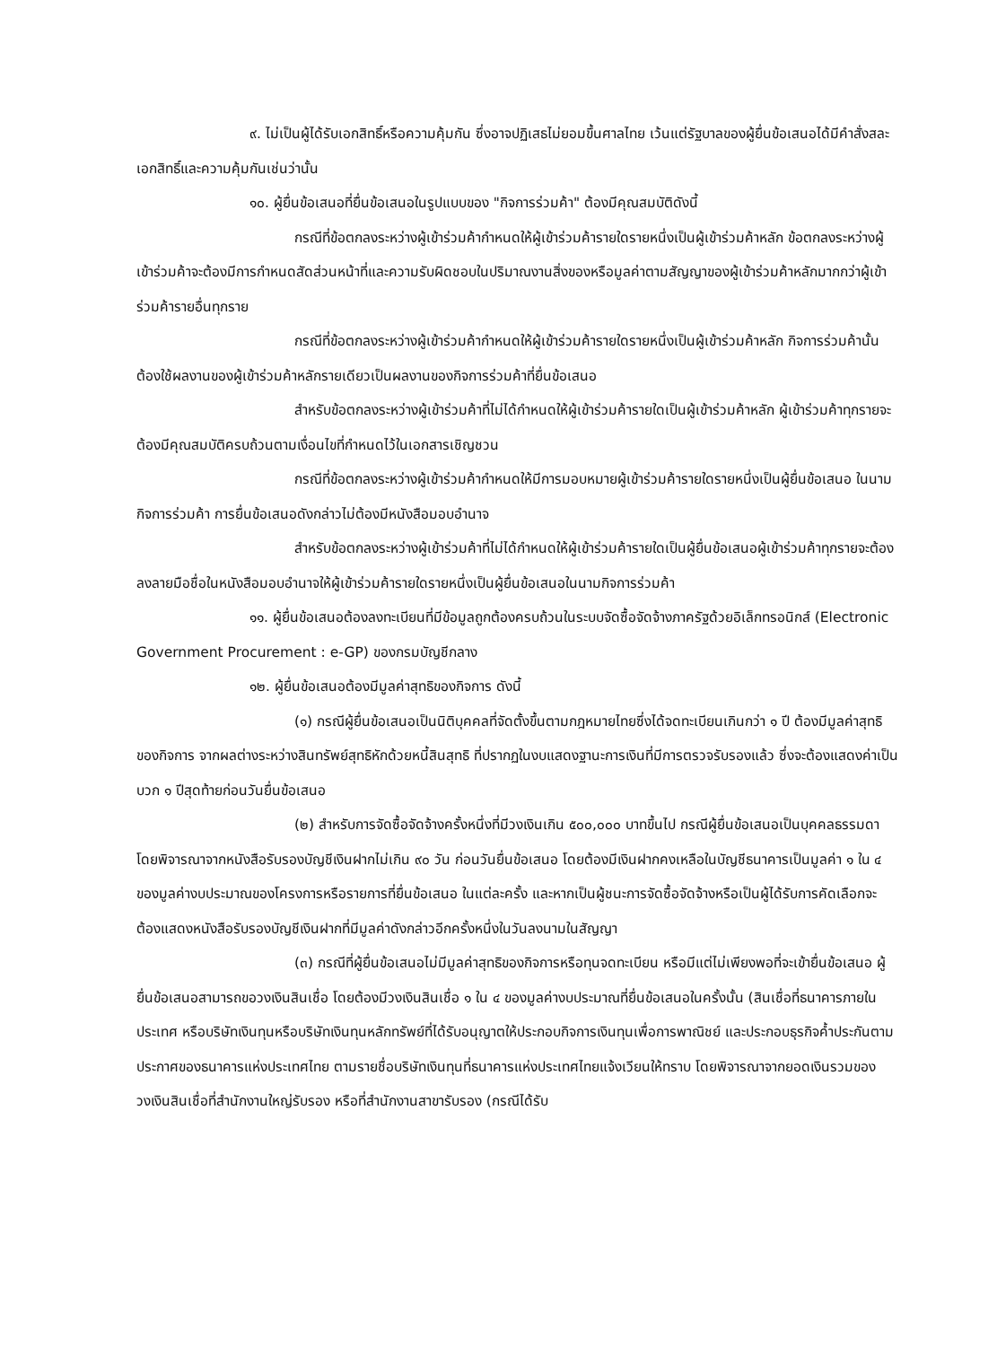๙. ไม่เป็นผู้ได้รับเอกสิทธิ์หรือความคุ้มกัน ซึ่งอาจปฏิเสธไม่ยอมขึ้นศาลไทย เว้นแต่รัฐบาลของผู้ยื่นข้อเสนอได้มีคำสั่งสละเอกสิทธิ์และความคุ้มกันเช่นว่านั้น
๑๐. ผู้ยื่นข้อเสนอที่ยื่นข้อเสนอในรูปแบบของ "กิจการร่วมค้า" ต้องมีคุณสมบัติดังนี้
กรณีที่ข้อตกลงระหว่างผู้เข้าร่วมค้ากำหนดให้ผู้เข้าร่วมค้ารายใดรายหนึ่งเป็นผู้เข้าร่วมค้าหลัก ข้อตกลงระหว่างผู้เข้าร่วมค้าจะต้องมีการกำหนดสัดส่วนหน้าที่และความรับผิดชอบในปริมาณงานสิ่งของหรือมูลค่าตามสัญญาของผู้เข้าร่วมค้าหลักมากกว่าผู้เข้าร่วมค้ารายอื่นทุกราย
กรณีที่ข้อตกลงระหว่างผู้เข้าร่วมค้ากำหนดให้ผู้เข้าร่วมค้ารายใดรายหนึ่งเป็นผู้เข้าร่วมค้าหลัก กิจการร่วมค้านั้นต้องใช้ผลงานของผู้เข้าร่วมค้าหลักรายเดียวเป็นผลงานของกิจการร่วมค้าที่ยื่นข้อเสนอ
สำหรับข้อตกลงระหว่างผู้เข้าร่วมค้าที่ไม่ได้กำหนดให้ผู้เข้าร่วมค้ารายใดเป็นผู้เข้าร่วมค้าหลัก ผู้เข้าร่วมค้าทุกรายจะต้องมีคุณสมบัติครบถ้วนตามเงื่อนไขที่กำหนดไว้ในเอกสารเชิญชวน
กรณีที่ข้อตกลงระหว่างผู้เข้าร่วมค้ากำหนดให้มีการมอบหมายผู้เข้าร่วมค้ารายใดรายหนึ่งเป็นผู้ยื่นข้อเสนอ ในนามกิจการร่วมค้า การยื่นข้อเสนอดังกล่าวไม่ต้องมีหนังสือมอบอำนาจ
สำหรับข้อตกลงระหว่างผู้เข้าร่วมค้าที่ไม่ได้กำหนดให้ผู้เข้าร่วมค้ารายใดเป็นผู้ยื่นข้อเสนอผู้เข้าร่วมค้าทุกรายจะต้องลงลายมือชื่อในหนังสือมอบอำนาจให้ผู้เข้าร่วมค้ารายใดรายหนึ่งเป็นผู้ยื่นข้อเสนอในนามกิจการร่วมค้า
๑๑. ผู้ยื่นข้อเสนอต้องลงทะเบียนที่มีข้อมูลถูกต้องครบถ้วนในระบบจัดซื้อจัดจ้างภาครัฐด้วยอิเล็กทรอนิกส์ (Electronic Government Procurement : e-GP) ของกรมบัญชีกลาง
๑๒. ผู้ยื่นข้อเสนอต้องมีมูลค่าสุทธิของกิจการ ดังนี้
(๑) กรณีผู้ยื่นข้อเสนอเป็นนิติบุคคลที่จัดตั้งขึ้นตามกฎหมายไทยซึ่งได้จดทะเบียนเกินกว่า ๑ ปี ต้องมีมูลค่าสุทธิของกิจการ จากผลต่างระหว่างสินทรัพย์สุทธิหักด้วยหนี้สินสุทธิ ที่ปรากฏในงบแสดงฐานะการเงินที่มีการตรวจรับรองแล้ว ซึ่งจะต้องแสดงค่าเป็นบวก ๑ ปีสุดท้ายก่อนวันยื่นข้อเสนอ
(๒) สำหรับการจัดซื้อจัดจ้างครั้งหนึ่งที่มีวงเงินเกิน ๕๐๐,๐๐๐ บาทขึ้นไป กรณีผู้ยื่นข้อเสนอเป็นบุคคลธรรมดา โดยพิจารณาจากหนังสือรับรองบัญชีเงินฝากไม่เกิน ๙๐ วัน ก่อนวันยื่นข้อเสนอ โดยต้องมีเงินฝากคงเหลือในบัญชีธนาคารเป็นมูลค่า ๑ ใน ๔ ของมูลค่างบประมาณของโครงการหรือรายการที่ยื่นข้อเสนอ ในแต่ละครั้ง และหากเป็นผู้ชนะการจัดซื้อจัดจ้างหรือเป็นผู้ได้รับการคัดเลือกจะต้องแสดงหนังสือรับรองบัญชีเงินฝากที่มีมูลค่าดังกล่าวอีกครั้งหนึ่งในวันลงนามในสัญญา
(๓) กรณีที่ผู้ยื่นข้อเสนอไม่มีมูลค่าสุทธิของกิจการหรือทุนจดทะเบียน หรือมีแต่ไม่เพียงพอที่จะเข้ายื่นข้อเสนอ ผู้ยื่นข้อเสนอสามารถขอวงเงินสินเชื่อ โดยต้องมีวงเงินสินเชื่อ ๑ ใน ๔ ของมูลค่างบประมาณที่ยื่นข้อเสนอในครั้งนั้น (สินเชื่อที่ธนาคารภายในประเทศ หรือบริษัทเงินทุนหรือบริษัทเงินทุนหลักทรัพย์ที่ได้รับอนุญาตให้ประกอบกิจการเงินทุนเพื่อการพาณิชย์ และประกอบธุรกิจค้ำประกันตามประกาศของธนาคารแห่งประเทศไทย ตามรายชื่อบริษัทเงินทุนที่ธนาคารแห่งประเทศไทยแจ้งเวียนให้ทราบ โดยพิจารณาจากยอดเงินรวมของวงเงินสินเชื่อที่สำนักงานใหญ่รับรอง หรือที่สำนักงานสาขารับรอง (กรณีได้รับ